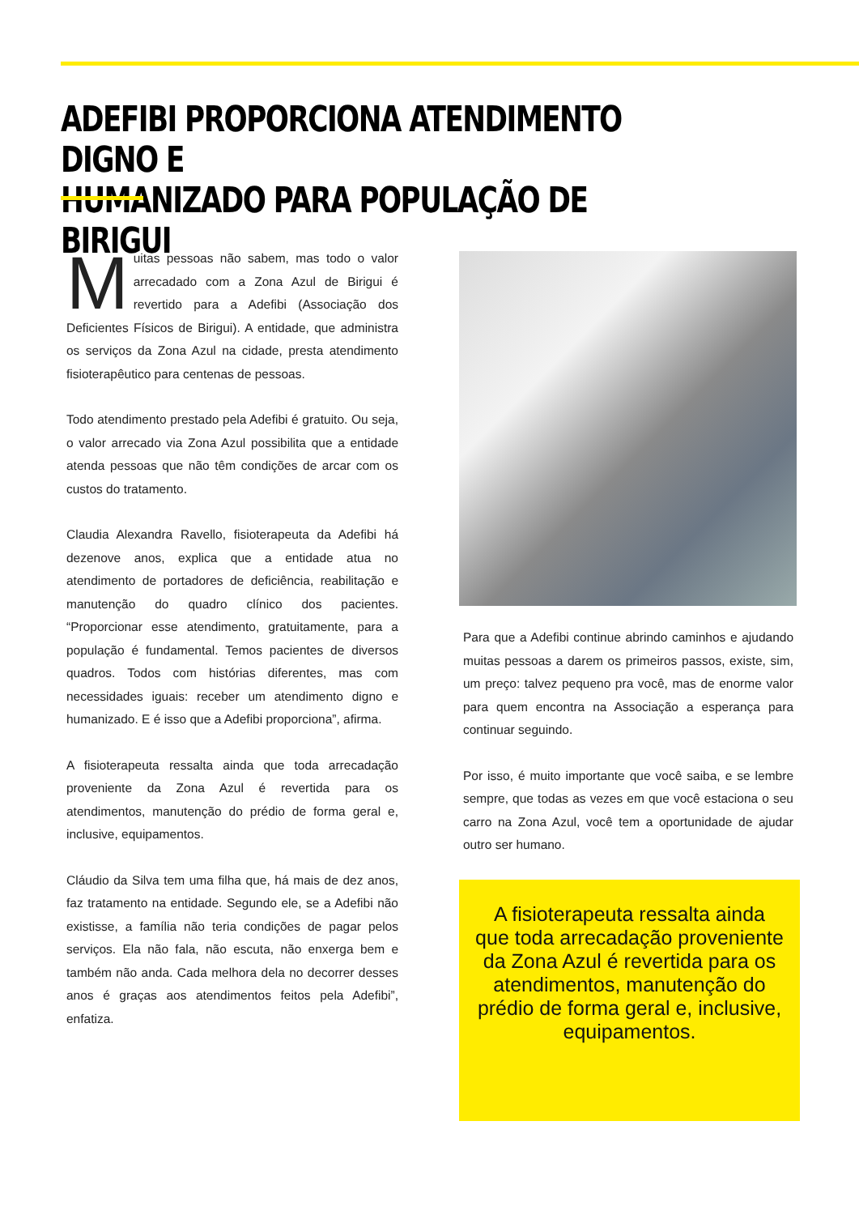ADEFIBI PROPORCIONA ATENDIMENTO DIGNO E
HUMANIZADO PARA POPULAÇÃO DE BIRIGUI
Muitas pessoas não sabem, mas todo o valor arrecadado com a Zona Azul de Birigui é revertido para a Adefibi (Associação dos Deficientes Físicos de Birigui). A entidade, que administra os serviços da Zona Azul na cidade, presta atendimento fisioterapêutico para centenas de pessoas.
Todo atendimento prestado pela Adefibi é gratuito. Ou seja, o valor arrecado via Zona Azul possibilita que a entidade atenda pessoas que não têm condições de arcar com os custos do tratamento.
Claudia Alexandra Ravello, fisioterapeuta da Adefibi há dezenove anos, explica que a entidade atua no atendimento de portadores de deficiência, reabilitação e manutenção do quadro clínico dos pacientes. “Proporcionar esse atendimento, gratuitamente, para a população é fundamental. Temos pacientes de diversos quadros. Todos com histórias diferentes, mas com necessidades iguais: receber um atendimento digno e humanizado. E é isso que a Adefibi proporciona”, afirma.
A fisioterapeuta ressalta ainda que toda arrecadação proveniente da Zona Azul é revertida para os atendimentos, manutenção do prédio de forma geral e, inclusive, equipamentos.
Cláudio da Silva tem uma filha que, há mais de dez anos, faz tratamento na entidade. Segundo ele, se a Adefibi não existisse, a família não teria condições de pagar pelos serviços. Ela não fala, não escuta, não enxerga bem e também não anda. Cada melhora dela no decorrer desses anos é graças aos atendimentos feitos pela Adefibi”, enfatiza.
Para que a Adefibi continue abrindo caminhos e ajudando muitas pessoas a darem os primeiros passos, existe, sim, um preço: talvez pequeno pra você, mas de enorme valor para quem encontra na Associação a esperança para continuar seguindo.
Por isso, é muito importante que você saiba, e se lembre sempre, que todas as vezes em que você estaciona o seu carro na Zona Azul, você tem a oportunidade de ajudar outro ser humano.
A fisioterapeuta ressalta ainda que toda arrecadação proveniente da Zona Azul é revertida para os atendimentos, manutenção do prédio de forma geral e, inclusive, equipamentos.